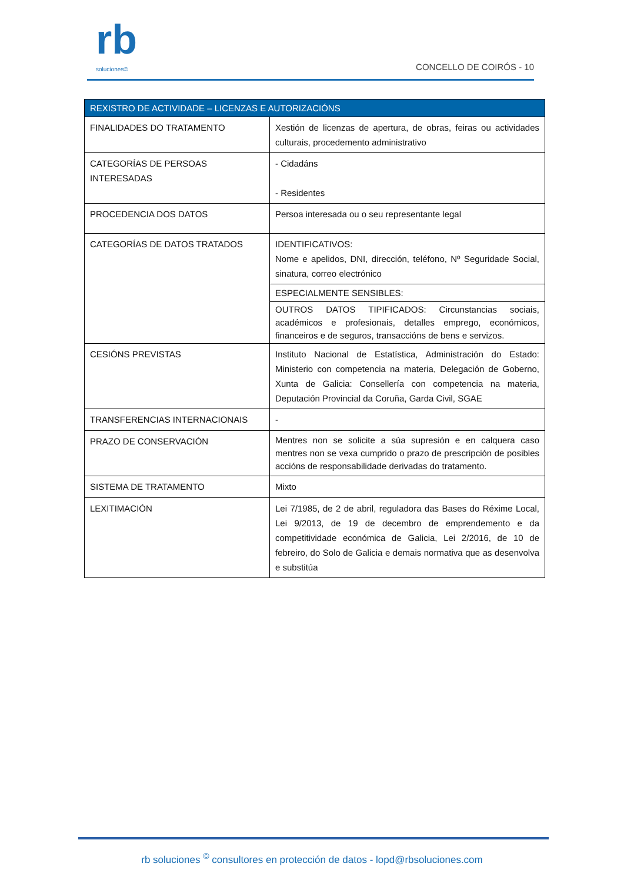rb
soluciones©
CONCELLO DE COIRÓS - 10
| REXISTRO DE ACTIVIDADE – LICENZAS E AUTORIZACIÓNS | |
| --- | --- |
| FINALIDADES DO TRATAMENTO | Xestión de licenzas de apertura, de obras, feiras ou actividades culturais, procedemento administrativo |
| CATEGORÍAS DE PERSOAS INTERESADAS | - Cidadáns - Residentes |
| PROCEDENCIA DOS DATOS | Persoa interesada ou o seu representante legal |
| CATEGORÍAS DE DATOS TRATADOS | IDENTIFICATIVOS: Nome e apelidos, DNI, dirección, teléfono, Nº Seguridade Social, sinatura, correo electrónico |
| | ESPECIALMENTE SENSIBLES: |
| | OUTROS DATOS TIPIFICADOS: Circunstancias sociais, académicos e profesionais, detalles emprego, económicos, financeiros e de seguros, transaccións de bens e servizos. |
| CESIÓNS PREVISTAS | Instituto Nacional de Estatística, Administración do Estado: Ministerio con competencia na materia, Delegación de Goberno, Xunta de Galicia: Consellería con competencia na materia, Deputación Provincial da Coruña, Garda Civil, SGAE |
| TRANSFERENCIAS INTERNACIONAIS | - |
| PRAZO DE CONSERVACIÓN | Mentres non se solicite a súa supresión e en calquera caso mentres non se vexa cumprido o prazo de prescripción de posibles accións de responsabilidade derivadas do tratamento. |
| SISTEMA DE TRATAMENTO | Mixto |
| LEXITIMACIÓN | Lei 7/1985, de 2 de abril, reguladora das Bases do Réxime Local, Lei 9/2013, de 19 de decembro de emprendemento e da competitividade económica de Galicia, Lei 2/2016, de 10 de febreiro, do Solo de Galicia e demais normativa que as desenvolva e substitúa |
rb soluciones <sup>©</sup> consultores en protección de datos - lopd@rbsoluciones.com